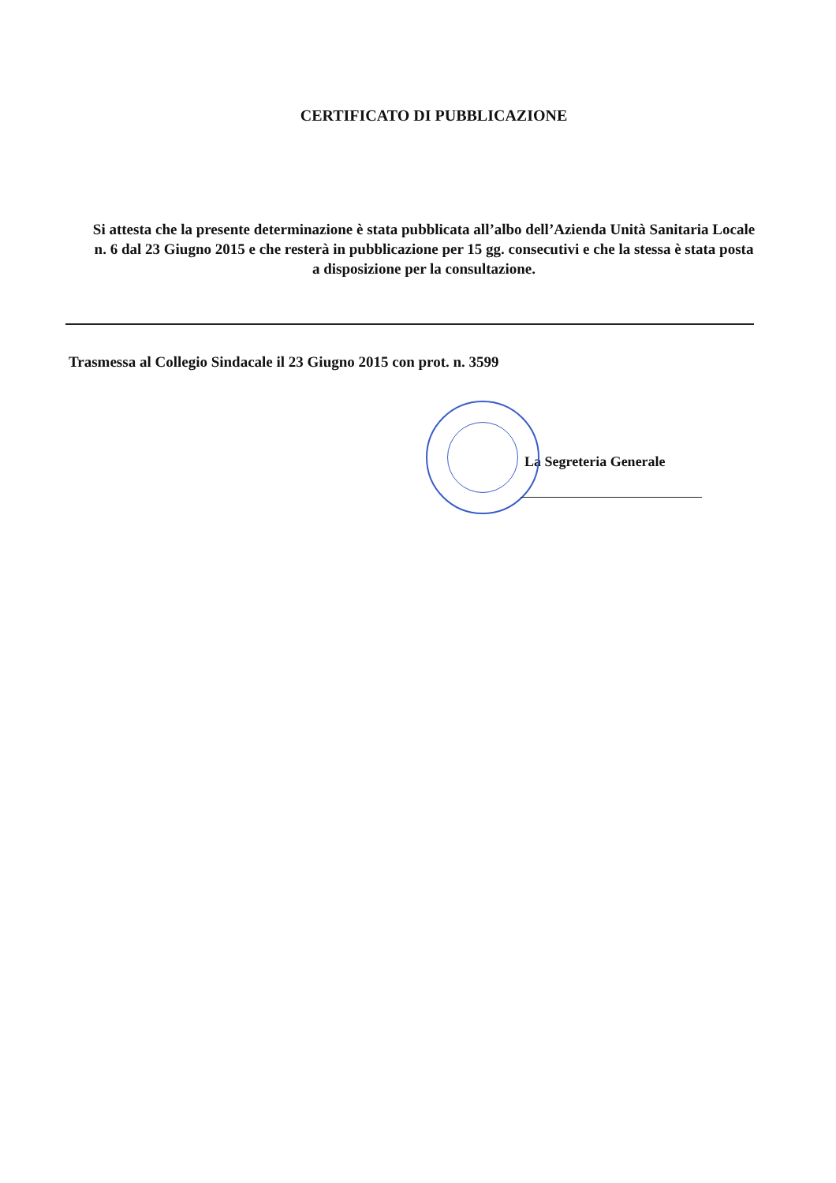CERTIFICATO DI PUBBLICAZIONE
Si attesta che la presente determinazione è stata pubblicata all’albo dell’Azienda Unità Sanitaria Locale n. 6 dal 23 Giugno 2015 e che resterà in pubblicazione per 15 gg. consecutivi e che la stessa è stata posta a disposizione per la consultazione.
Trasmessa al Collegio Sindacale il 23 Giugno 2015 con prot. n. 3599
La Segreteria Generale